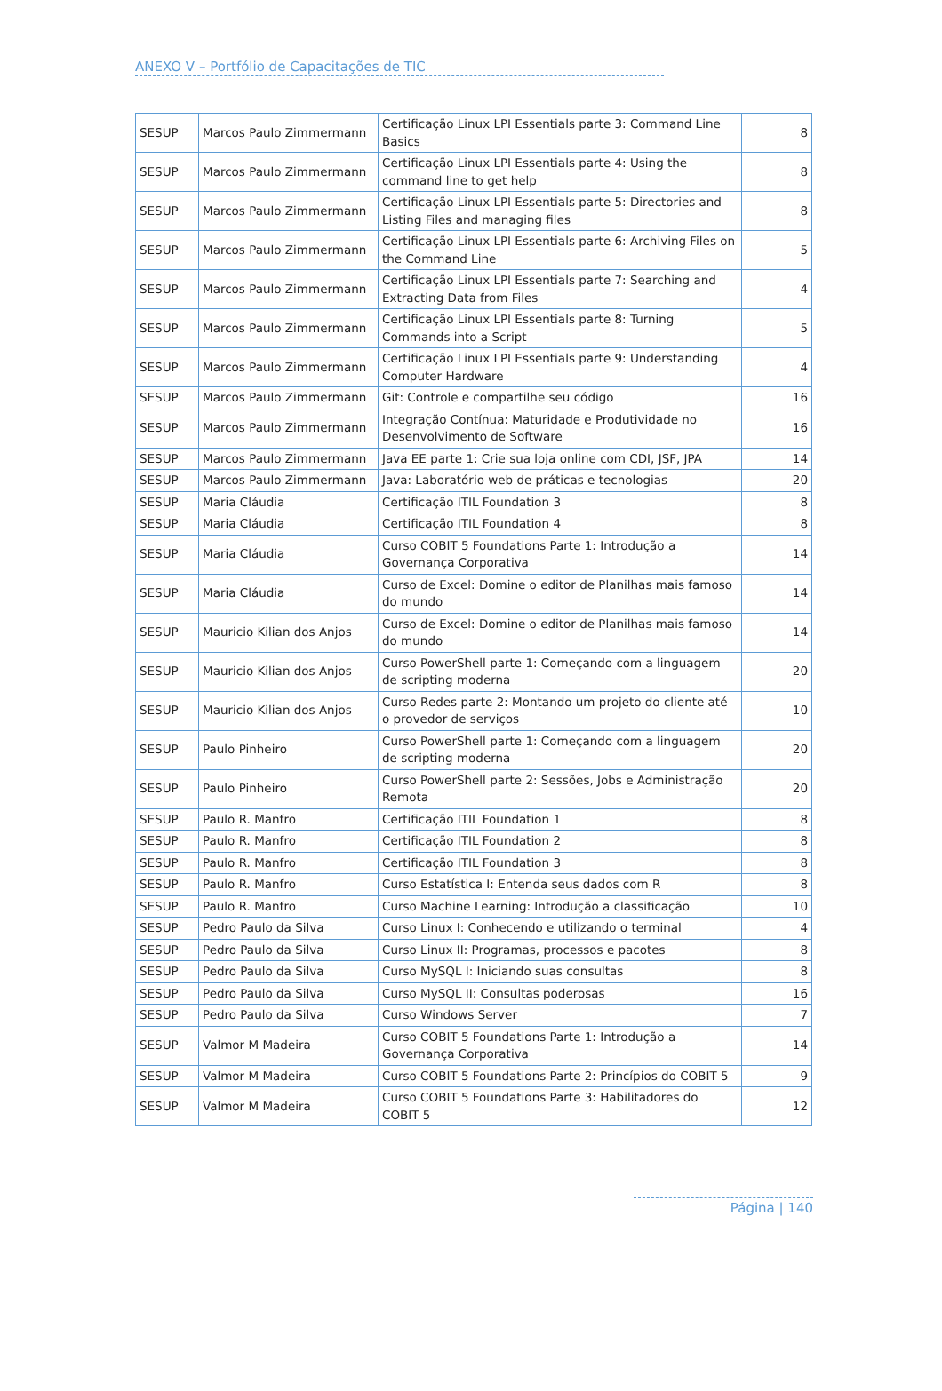ANEXO V – Portfólio de Capacitações de TIC
| SESUP | Marcos Paulo Zimmermann | Certificação Linux LPI Essentials parte 3: Command Line Basics | 8 |
| SESUP | Marcos Paulo Zimmermann | Certificação Linux LPI Essentials parte 4: Using the command line to get help | 8 |
| SESUP | Marcos Paulo Zimmermann | Certificação Linux LPI Essentials parte 5: Directories and Listing Files and managing files | 8 |
| SESUP | Marcos Paulo Zimmermann | Certificação Linux LPI Essentials parte 6: Archiving Files on the Command Line | 5 |
| SESUP | Marcos Paulo Zimmermann | Certificação Linux LPI Essentials parte 7: Searching and Extracting Data from Files | 4 |
| SESUP | Marcos Paulo Zimmermann | Certificação Linux LPI Essentials parte 8: Turning Commands into a Script | 5 |
| SESUP | Marcos Paulo Zimmermann | Certificação Linux LPI Essentials parte 9: Understanding Computer Hardware | 4 |
| SESUP | Marcos Paulo Zimmermann | Git: Controle e compartilhe seu código | 16 |
| SESUP | Marcos Paulo Zimmermann | Integração Contínua: Maturidade e Produtividade no Desenvolvimento de Software | 16 |
| SESUP | Marcos Paulo Zimmermann | Java EE parte 1: Crie sua loja online com CDI, JSF, JPA | 14 |
| SESUP | Marcos Paulo Zimmermann | Java: Laboratório web de práticas e tecnologias | 20 |
| SESUP | Maria Cláudia | Certificação ITIL Foundation 3 | 8 |
| SESUP | Maria Cláudia | Certificação ITIL Foundation 4 | 8 |
| SESUP | Maria Cláudia | Curso COBIT 5 Foundations Parte 1: Introdução a Governança Corporativa | 14 |
| SESUP | Maria Cláudia | Curso de Excel: Domine o editor de Planilhas mais famoso do mundo | 14 |
| SESUP | Mauricio Kilian dos Anjos | Curso de Excel: Domine o editor de Planilhas mais famoso do mundo | 14 |
| SESUP | Mauricio Kilian dos Anjos | Curso PowerShell parte 1: Começando com a linguagem de scripting moderna | 20 |
| SESUP | Mauricio Kilian dos Anjos | Curso Redes parte 2: Montando um projeto do cliente até o provedor de serviços | 10 |
| SESUP | Paulo Pinheiro | Curso PowerShell parte 1: Começando com a linguagem de scripting moderna | 20 |
| SESUP | Paulo Pinheiro | Curso PowerShell parte 2: Sessões, Jobs e Administração Remota | 20 |
| SESUP | Paulo R. Manfro | Certificação ITIL Foundation 1 | 8 |
| SESUP | Paulo R. Manfro | Certificação ITIL Foundation 2 | 8 |
| SESUP | Paulo R. Manfro | Certificação ITIL Foundation 3 | 8 |
| SESUP | Paulo R. Manfro | Curso Estatística I: Entenda seus dados com R | 8 |
| SESUP | Paulo R. Manfro | Curso Machine Learning: Introdução a classificação | 10 |
| SESUP | Pedro Paulo da Silva | Curso Linux I: Conhecendo e utilizando o terminal | 4 |
| SESUP | Pedro Paulo da Silva | Curso Linux II: Programas, processos e pacotes | 8 |
| SESUP | Pedro Paulo da Silva | Curso MySQL I: Iniciando suas consultas | 8 |
| SESUP | Pedro Paulo da Silva | Curso MySQL II: Consultas poderosas | 16 |
| SESUP | Pedro Paulo da Silva | Curso Windows Server | 7 |
| SESUP | Valmor M Madeira | Curso COBIT 5 Foundations Parte 1: Introdução a Governança Corporativa | 14 |
| SESUP | Valmor M Madeira | Curso COBIT 5 Foundations Parte 2: Princípios do COBIT 5 | 9 |
| SESUP | Valmor M Madeira | Curso COBIT 5 Foundations Parte 3: Habilitadores do COBIT 5 | 12 |
Página | 140